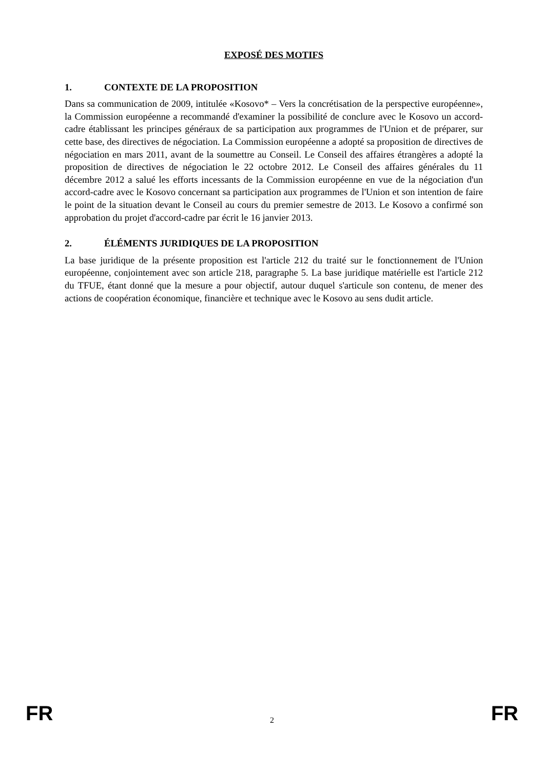EXPOSÉ DES MOTIFS
1. CONTEXTE DE LA PROPOSITION
Dans sa communication de 2009, intitulée «Kosovo* – Vers la concrétisation de la perspective européenne», la Commission européenne a recommandé d'examiner la possibilité de conclure avec le Kosovo un accord-cadre établissant les principes généraux de sa participation aux programmes de l'Union et de préparer, sur cette base, des directives de négociation. La Commission européenne a adopté sa proposition de directives de négociation en mars 2011, avant de la soumettre au Conseil. Le Conseil des affaires étrangères a adopté la proposition de directives de négociation le 22 octobre 2012. Le Conseil des affaires générales du 11 décembre 2012 a salué les efforts incessants de la Commission européenne en vue de la négociation d'un accord-cadre avec le Kosovo concernant sa participation aux programmes de l'Union et son intention de faire le point de la situation devant le Conseil au cours du premier semestre de 2013. Le Kosovo a confirmé son approbation du projet d'accord-cadre par écrit le 16 janvier 2013.
2. ÉLÉMENTS JURIDIQUES DE LA PROPOSITION
La base juridique de la présente proposition est l'article 212 du traité sur le fonctionnement de l'Union européenne, conjointement avec son article 218, paragraphe 5. La base juridique matérielle est l'article 212 du TFUE, étant donné que la mesure a pour objectif, autour duquel s'articule son contenu, de mener des actions de coopération économique, financière et technique avec le Kosovo au sens dudit article.
FR 2 FR